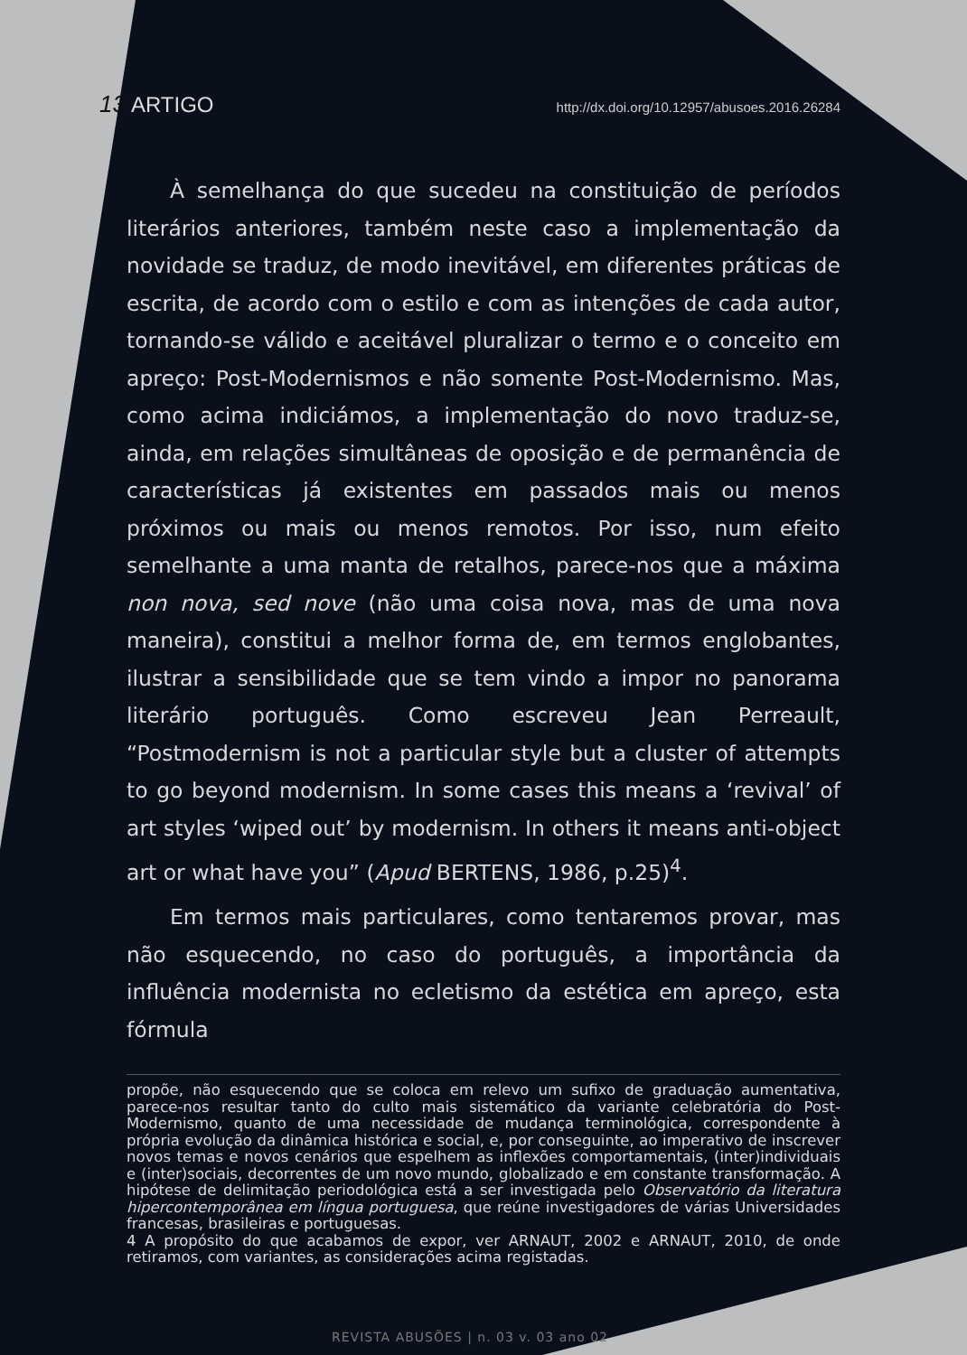13 ARTIGO http://dx.doi.org/10.12957/abusoes.2016.26284
À semelhança do que sucedeu na constituição de períodos literários anteriores, também neste caso a implementação da novidade se traduz, de modo inevitável, em diferentes práticas de escrita, de acordo com o estilo e com as intenções de cada autor, tornando-se válido e aceitável pluralizar o termo e o conceito em apreço: Post-Modernismos e não somente Post-Modernismo. Mas, como acima indiciámos, a implementação do novo traduz-se, ainda, em relações simultâneas de oposição e de permanência de características já existentes em passados mais ou menos próximos ou mais ou menos remotos. Por isso, num efeito semelhante a uma manta de retalhos, parece-nos que a máxima non nova, sed nove (não uma coisa nova, mas de uma nova maneira), constitui a melhor forma de, em termos englobantes, ilustrar a sensibilidade que se tem vindo a impor no panorama literário português. Como escreveu Jean Perreault, “Postmodernism is not a particular style but a cluster of attempts to go beyond modernism. In some cases this means a ‘revival’ of art styles ‘wiped out’ by modernism. In others it means anti-object art or what have you” (Apud BERTENS, 1986, p.25)<sup>4</sup>.
Em termos mais particulares, como tentaremos provar, mas não esquecendo, no caso do português, a importância da influência modernista no ecletismo da estética em apreço, esta fórmula
propõe, não esquecendo que se coloca em relevo um sufixo de graduação aumentativa, parece-nos resultar tanto do culto mais sistemático da variante celebratória do Post-Modernismo, quanto de uma necessidade de mudança terminológica, correspondente à própria evolução da dinâmica histórica e social, e, por conseguinte, ao imperativo de inscrever novos temas e novos cenários que espelhem as inflexões comportamentais, (inter)individuais e (inter)sociais, decorrentes de um novo mundo, globalizado e em constante transformação. A hipótese de delimitação periodológica está a ser investigada pelo Observatório da literatura hipercontemporânea em língua portuguesa, que reúne investigadores de várias Universidades francesas, brasileiras e portuguesas.
4 A propósito do que acabamos de expor, ver ARNAUT, 2002 e ARNAUT, 2010, de onde retiramos, com variantes, as considerações acima registadas.
REVISTA ABUSÕES | n. 03 v. 03 ano 02